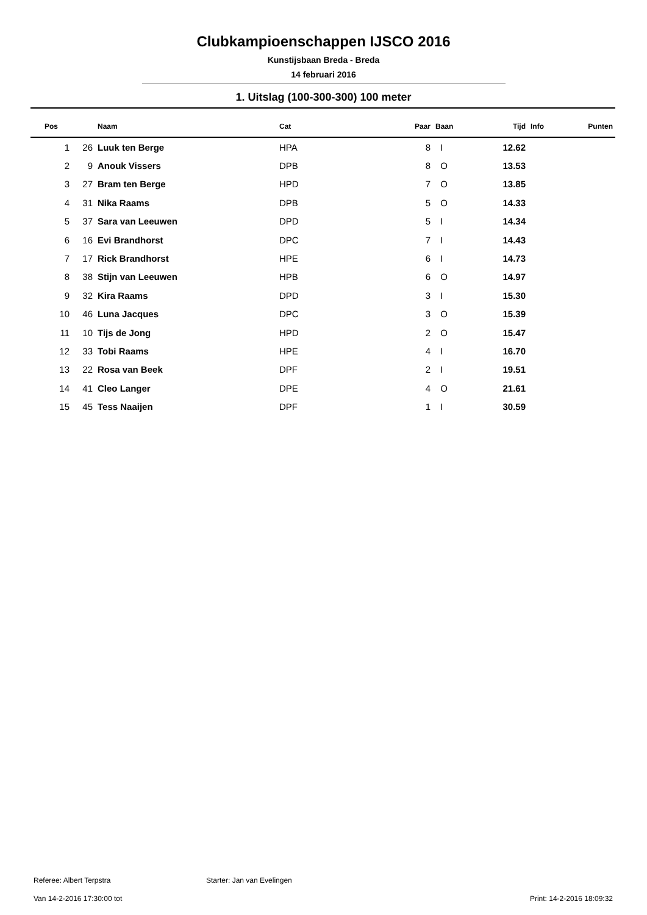Clubkampioenschappen IJSCO 2016
Kunstijsbaan Breda - Breda
14 februari 2016
1. Uitslag (100-300-300) 100 meter
| Pos | | Naam | Cat | Paar | Baan | Tijd | Info | Punten |
| --- | --- | --- | --- | --- | --- | --- | --- | --- |
| 1 | 26 | Luuk ten Berge | HPA | 8 | I | 12.62 | | |
| 2 | 9 | Anouk Vissers | DPB | 8 | O | 13.53 | | |
| 3 | 27 | Bram ten Berge | HPD | 7 | O | 13.85 | | |
| 4 | 31 | Nika Raams | DPB | 5 | O | 14.33 | | |
| 5 | 37 | Sara van Leeuwen | DPD | 5 | I | 14.34 | | |
| 6 | 16 | Evi Brandhorst | DPC | 7 | I | 14.43 | | |
| 7 | 17 | Rick Brandhorst | HPE | 6 | I | 14.73 | | |
| 8 | 38 | Stijn van Leeuwen | HPB | 6 | O | 14.97 | | |
| 9 | 32 | Kira Raams | DPD | 3 | I | 15.30 | | |
| 10 | 46 | Luna Jacques | DPC | 3 | O | 15.39 | | |
| 11 | 10 | Tijs de Jong | HPD | 2 | O | 15.47 | | |
| 12 | 33 | Tobi Raams | HPE | 4 | I | 16.70 | | |
| 13 | 22 | Rosa van Beek | DPF | 2 | I | 19.51 | | |
| 14 | 41 | Cleo Langer | DPE | 4 | O | 21.61 | | |
| 15 | 45 | Tess Naaijen | DPF | 1 | I | 30.59 | | |
Referee: Albert Terpstra Starter: Jan van Evelingen
Van 14-2-2016 17:30:00 tot Print: 14-2-2016 18:09:32